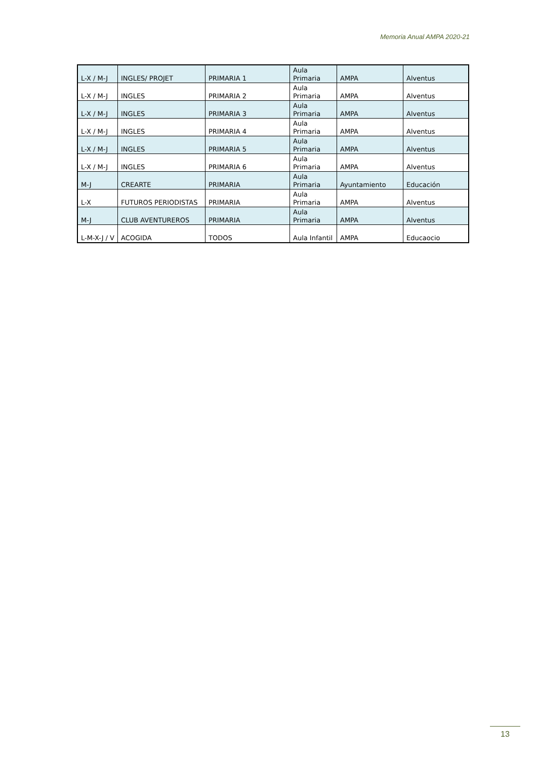Memoria Anual AMPA 2020-21
| L-X / M-J | INGLES/ PROJET | PRIMARIA 1 | Aula Primaria | AMPA | Alventus |
| L-X / M-J | INGLES | PRIMARIA 2 | Aula Primaria | AMPA | Alventus |
| L-X / M-J | INGLES | PRIMARIA 3 | Aula Primaria | AMPA | Alventus |
| L-X / M-J | INGLES | PRIMARIA 4 | Aula Primaria | AMPA | Alventus |
| L-X / M-J | INGLES | PRIMARIA 5 | Aula Primaria | AMPA | Alventus |
| L-X / M-J | INGLES | PRIMARIA 6 | Aula Primaria | AMPA | Alventus |
| M-J | CREARTE | PRIMARIA | Aula Primaria | Ayuntamiento | Educación |
| L-X | FUTUROS PERIODISTAS | PRIMARIA | Aula Primaria | AMPA | Alventus |
| M-J | CLUB AVENTUREROS | PRIMARIA | Aula Primaria | AMPA | Alventus |
| L-M-X-J / V | ACOGIDA | TODOS | Aula Infantil | AMPA | Educaocio |
13